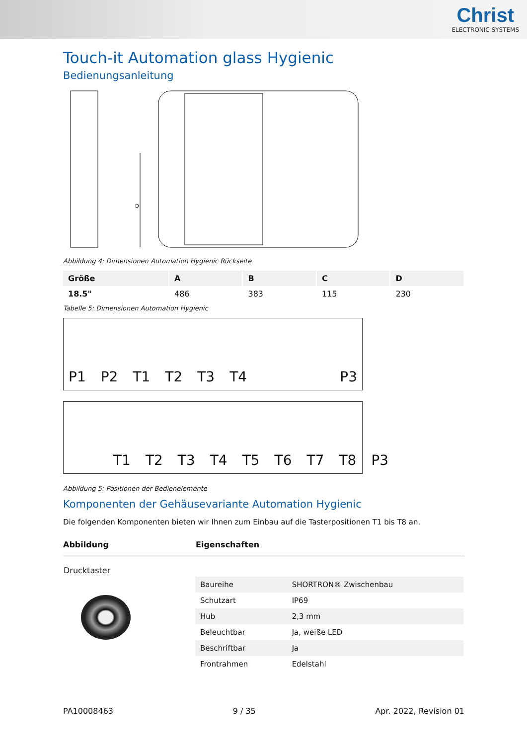Christ
ELECTRONIC SYSTEMS
Touch-it Automation glass Hygienic
Bedienungsanleitung
D
Abbildung 4: Dimensionen Automation Hygienic Rückseite
| Größe | A | B | C | D |
| --- | --- | --- | --- | --- |
| 18.5" | 486 | 383 | 115 | 230 |
Tabelle 5: Dimensionen Automation Hygienic
P1 P2 T1 T2 T3 T4 P3
T1 T2 T3 T4 T5 T6 T7 T8 P3
Abbildung 5: Positionen der Bedienelemente
Komponenten der Gehäusevariante Automation Hygienic
Die folgenden Komponenten bieten wir Ihnen zum Einbau auf die Tasterpositionen T1 bis T8 an.
| Abbildung | Eigenschaften |
| --- | --- |
| Drucktaster | / Baureihe / SHORTRON® Zwischenbau / / Schutzart / IP69 / / Hub / 2,3 mm / / Beleuchtbar / Ja, weiße LED / / Beschriftbar / Ja / / Frontrahmen / Edelstahl / |
PA10008463 9 / 35 Apr. 2022, Revision 01